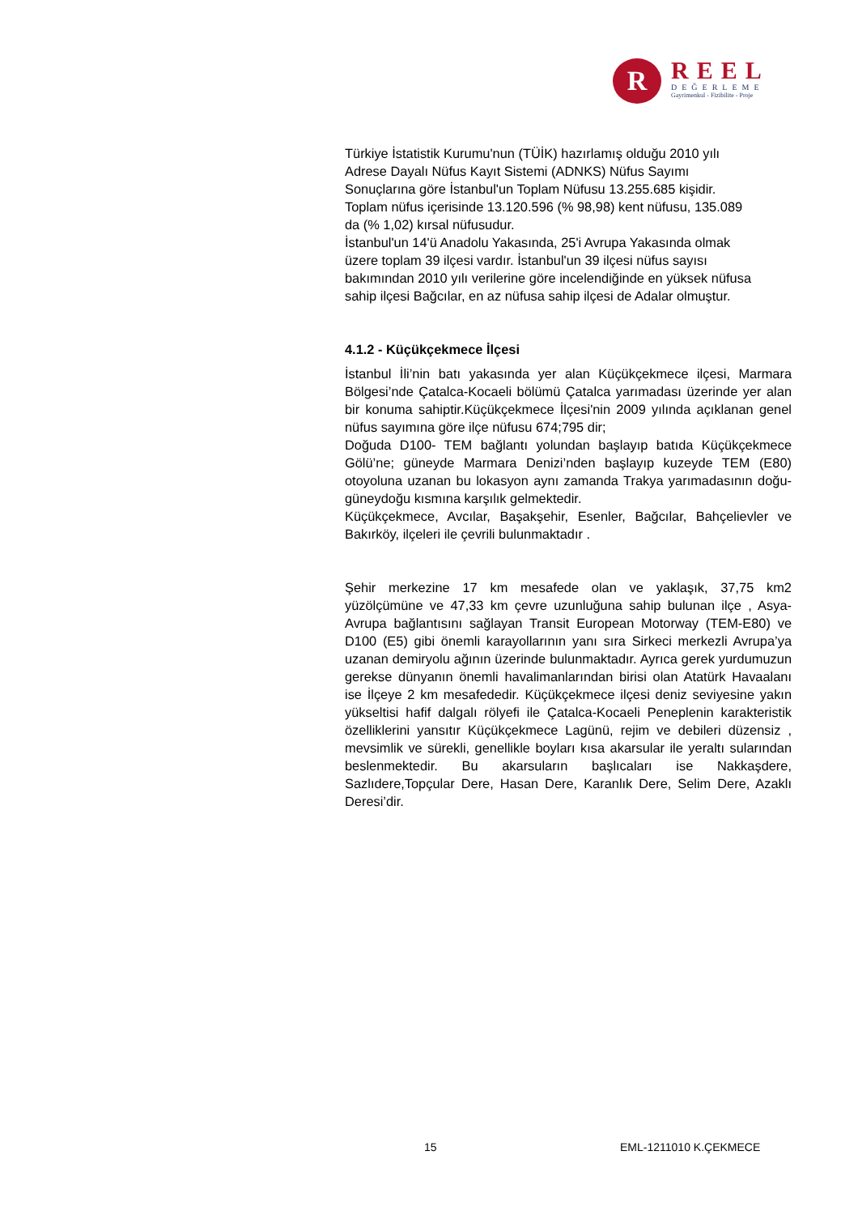R
REEL
DEĞERLEME
Gayrimenkul - Fizibilite - Proje
Türkiye İstatistik Kurumu'nun (TÜİK) hazırlamış olduğu 2010 yılı
Adrese Dayalı Nüfus Kayıt Sistemi (ADNKS) Nüfus Sayımı
Sonuçlarına göre İstanbul'un Toplam Nüfusu 13.255.685 kişidir.
Toplam nüfus içerisinde 13.120.596 (% 98,98) kent nüfusu, 135.089
da (% 1,02) kırsal nüfusudur.
İstanbul'un 14'ü Anadolu Yakasında, 25'i Avrupa Yakasında olmak
üzere toplam 39 ilçesi vardır. İstanbul'un 39 ilçesi nüfus sayısı
bakımından 2010 yılı verilerine göre incelendiğinde en yüksek nüfusa
sahip ilçesi Bağcılar, en az nüfusa sahip ilçesi de Adalar olmuştur.
4.1.2 - Küçükçekmece İlçesi
İstanbul İli’nin batı yakasında yer alan Küçükçekmece ilçesi, Marmara Bölgesi’nde Çatalca-Kocaeli bölümü Çatalca yarımadası üzerinde yer alan bir konuma sahiptir.Küçükçekmece İlçesi'nin 2009 yılında açıklanan genel nüfus sayımına göre ilçe nüfusu 674;795 dir;
Doğuda D100- TEM bağlantı yolundan başlayıp batıda Küçükçekmece Gölü’ne; güneyde Marmara Denizi’nden başlayıp kuzeyde TEM (E80) otoyoluna uzanan bu lokasyon aynı zamanda Trakya yarımadasının doğu-güneydoğu kısmına karşılık gelmektedir.
Küçükçekmece, Avcılar, Başakşehir, Esenler, Bağcılar, Bahçelievler ve Bakırköy, ilçeleri ile çevrili bulunmaktadır .
Şehir merkezine 17 km mesafede olan ve yaklaşık, 37,75 km2 yüzölçümüne ve 47,33 km çevre uzunluğuna sahip bulunan ilçe , Asya-Avrupa bağlantısını sağlayan Transit European Motorway (TEM-E80) ve D100 (E5) gibi önemli karayollarının yanı sıra Sirkeci merkezli Avrupa’ya uzanan demiryolu ağının üzerinde bulunmaktadır. Ayrıca gerek yurdumuzun gerekse dünyanın önemli havalimanlarından birisi olan Atatürk Havaalanı ise İlçeye 2 km mesafededir. Küçükçekmece ilçesi deniz seviyesine yakın yükseltisi hafif dalgalı rölyefi ile Çatalca-Kocaeli Peneplenin karakteristik özelliklerini yansıtır Küçükçekmece Lagünü, rejim ve debileri düzensiz , mevsimlik ve sürekli, genellikle boyları kısa akarsular ile yeraltı sularından beslenmektedir. Bu akarsuların başlıcaları ise Nakkaşdere, Sazlıdere,Topçular Dere, Hasan Dere, Karanlık Dere, Selim Dere, Azaklı Deresi’dir.
15 EML-1211010 K.ÇEKMECE